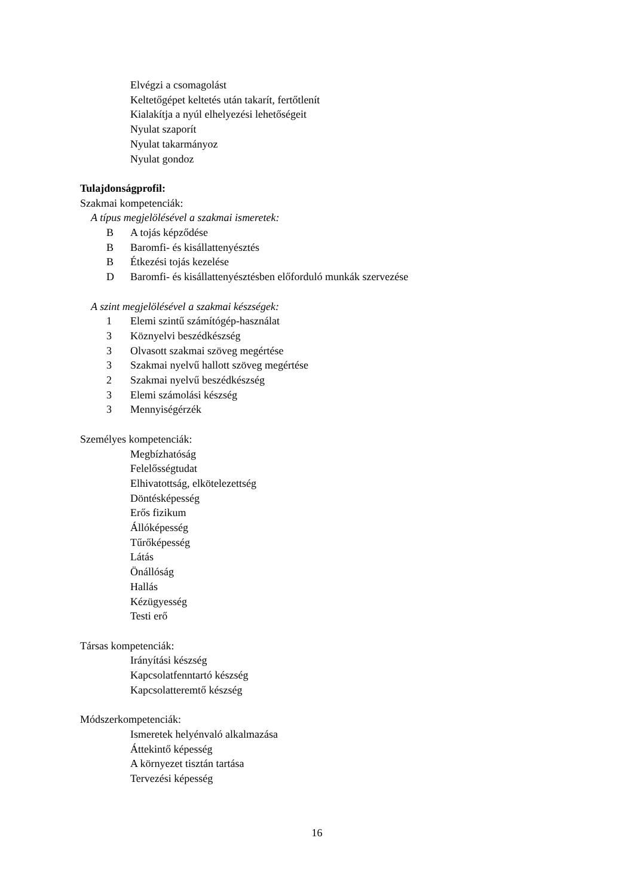Elvégzi a csomagolást
Keltetőgépet keltetés után takarít, fertőtlenít
Kialakítja a nyúl elhelyezési lehetőségeit
Nyulat szaporít
Nyulat takarmányoz
Nyulat gondoz
Tulajdonságprofil:
Szakmai kompetenciák:
A típus megjelölésével a szakmai ismeretek:
B A tojás képződése
B Baromfi- és kisállattenyésztés
B Étkezési tojás kezelése
D Baromfi- és kisállattenyésztésben előforduló munkák szervezése
A szint megjelölésével a szakmai készségek:
1 Elemi szintű számítógép-használat
3 Köznyelvi beszédkészség
3 Olvasott szakmai szöveg megértése
3 Szakmai nyelvű hallott szöveg megértése
2 Szakmai nyelvű beszédkészség
3 Elemi számolási készség
3 Mennyiségérzék
Személyes kompetenciák:
Megbízhatóság
Felelősségtudat
Elhivatottság, elkötelezettség
Döntésképesség
Erős fizikum
Állóképesség
Tűrőképesség
Látás
Önállóság
Hallás
Kézügyesség
Testi erő
Társas kompetenciák:
Irányítási készség
Kapcsolatfenntartó készség
Kapcsolatteremtő készség
Módszerkompetenciák:
Ismeretek helyénvaló alkalmazása
Áttekintő képesség
A környezet tisztán tartása
Tervezési képesség
16